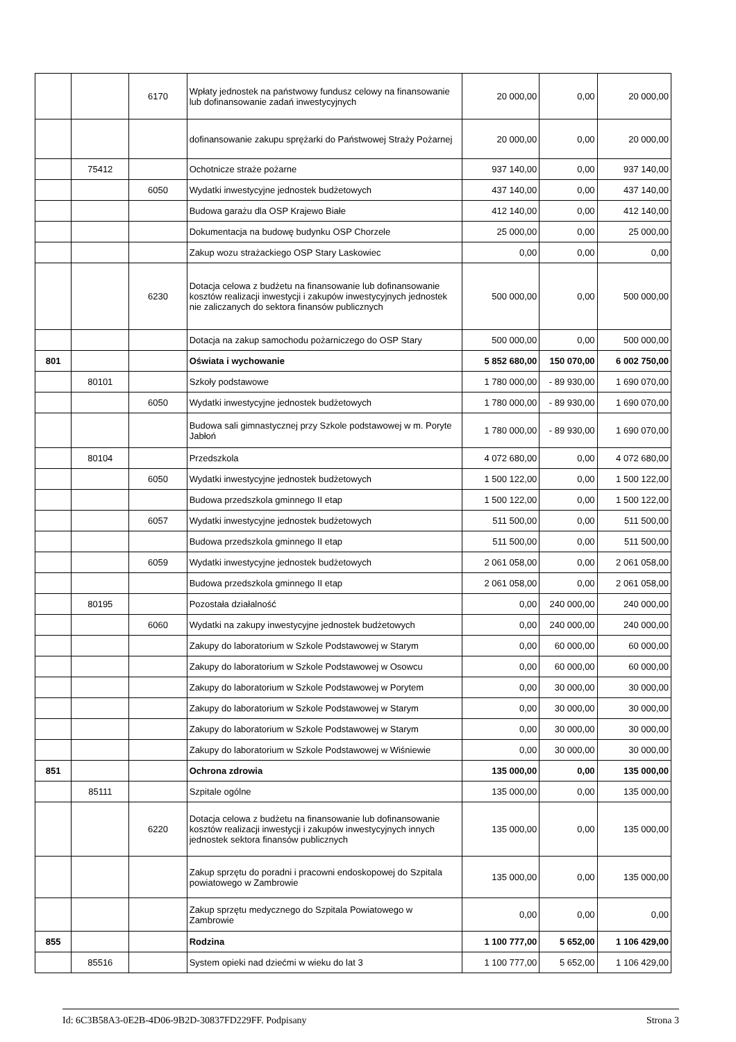| | | 6170 | Wpłaty jednostek na państwowy fundusz celowy na finansowanie lub dofinansowanie zadań inwestycyjnych | 20 000,00 | 0,00 | 20 000,00 |
| | | | dofinansowanie zakupu sprężarki do Państwowej Straży Pożarnej | 20 000,00 | 0,00 | 20 000,00 |
| | 75412 | | Ochotnicze straże pożarne | 937 140,00 | 0,00 | 937 140,00 |
| | | 6050 | Wydatki inwestycyjne jednostek budżetowych | 437 140,00 | 0,00 | 437 140,00 |
| | | | Budowa garażu dla OSP Krajewo Białe | 412 140,00 | 0,00 | 412 140,00 |
| | | | Dokumentacja na budowę budynku OSP Chorzele | 25 000,00 | 0,00 | 25 000,00 |
| | | | Zakup wozu strażackiego OSP Stary Laskowiec | 0,00 | 0,00 | 0,00 |
| | | 6230 | Dotacja celowa z budżetu na finansowanie lub dofinansowanie kosztów realizacji inwestycji i zakupów inwestycyjnych jednostek nie zaliczanych do sektora finansów publicznych | 500 000,00 | 0,00 | 500 000,00 |
| | | | Dotacja na zakup samochodu pożarniczego do OSP Stary | 500 000,00 | 0,00 | 500 000,00 |
| 801 | | | Oświata i wychowanie | 5 852 680,00 | 150 070,00 | 6 002 750,00 |
| | 80101 | | Szkoły podstawowe | 1 780 000,00 | - 89 930,00 | 1 690 070,00 |
| | | 6050 | Wydatki inwestycyjne jednostek budżetowych | 1 780 000,00 | - 89 930,00 | 1 690 070,00 |
| | | | Budowa sali gimnastycznej przy Szkole podstawowej w m. Poryte Jabłoń | 1 780 000,00 | - 89 930,00 | 1 690 070,00 |
| | 80104 | | Przedszkola | 4 072 680,00 | 0,00 | 4 072 680,00 |
| | | 6050 | Wydatki inwestycyjne jednostek budżetowych | 1 500 122,00 | 0,00 | 1 500 122,00 |
| | | | Budowa przedszkola gminnego II etap | 1 500 122,00 | 0,00 | 1 500 122,00 |
| | | 6057 | Wydatki inwestycyjne jednostek budżetowych | 511 500,00 | 0,00 | 511 500,00 |
| | | | Budowa przedszkola gminnego II etap | 511 500,00 | 0,00 | 511 500,00 |
| | | 6059 | Wydatki inwestycyjne jednostek budżetowych | 2 061 058,00 | 0,00 | 2 061 058,00 |
| | | | Budowa przedszkola gminnego II etap | 2 061 058,00 | 0,00 | 2 061 058,00 |
| | 80195 | | Pozostała działalność | 0,00 | 240 000,00 | 240 000,00 |
| | | 6060 | Wydatki na zakupy inwestycyjne jednostek budżetowych | 0,00 | 240 000,00 | 240 000,00 |
| | | | Zakupy do laboratorium w Szkole Podstawowej w Starym | 0,00 | 60 000,00 | 60 000,00 |
| | | | Zakupy do laboratorium w Szkole Podstawowej w Osowcu | 0,00 | 60 000,00 | 60 000,00 |
| | | | Zakupy do laboratorium w Szkole Podstawowej w Porytem | 0,00 | 30 000,00 | 30 000,00 |
| | | | Zakupy do laboratorium w Szkole Podstawowej w Starym | 0,00 | 30 000,00 | 30 000,00 |
| | | | Zakupy do laboratorium w Szkole Podstawowej w Starym | 0,00 | 30 000,00 | 30 000,00 |
| | | | Zakupy do laboratorium w Szkole Podstawowej w Wiśniewie | 0,00 | 30 000,00 | 30 000,00 |
| 851 | | | Ochrona zdrowia | 135 000,00 | 0,00 | 135 000,00 |
| | 85111 | | Szpitale ogólne | 135 000,00 | 0,00 | 135 000,00 |
| | | 6220 | Dotacja celowa z budżetu na finansowanie lub dofinansowanie kosztów realizacji inwestycji i zakupów inwestycyjnych innych jednostek sektora finansów publicznych | 135 000,00 | 0,00 | 135 000,00 |
| | | | Zakup sprzętu do poradni i pracowni endoskopowej do Szpitala powiatowego w Zambrowie | 135 000,00 | 0,00 | 135 000,00 |
| | | | Zakup sprzętu medycznego do Szpitala Powiatowego w Zambrowie | 0,00 | 0,00 | 0,00 |
| 855 | | | Rodzina | 1 100 777,00 | 5 652,00 | 1 106 429,00 |
| | 85516 | | System opieki nad dziećmi w wieku do lat 3 | 1 100 777,00 | 5 652,00 | 1 106 429,00 |
Id: 6C3B58A3-0E2B-4D06-9B2D-30837FD229FF. Podpisany Strona 3